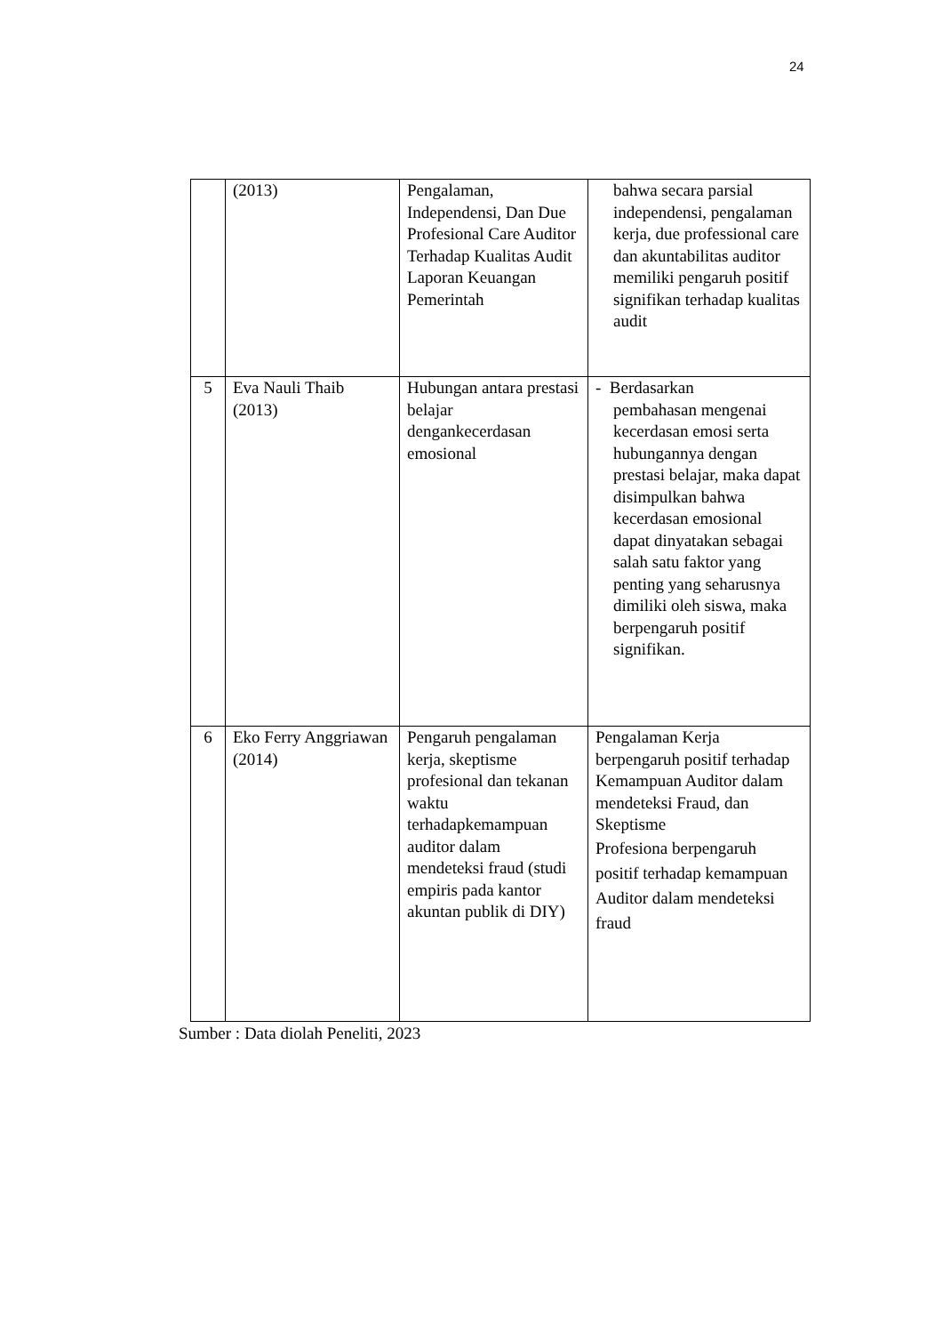24
| | (2013) | Pengalaman, Independensi, Dan Due Profesional Care Auditor Terhadap Kualitas Audit Laporan Keuangan Pemerintah | bahwa secara parsial independensi, pengalaman kerja, due professional care dan akuntabilitas auditor memiliki pengaruh positif signifikan terhadap kualitas audit |
| 5 | Eva Nauli Thaib (2013) | Hubungan antara prestasi belajar dengankecerdasan emosional | - Berdasarkan pembahasan mengenai kecerdasan emosi serta hubungannya dengan prestasi belajar, maka dapat disimpulkan bahwa kecerdasan emosional dapat dinyatakan sebagai salah satu faktor yang penting yang seharusnya dimiliki oleh siswa, maka berpengaruh positif signifikan. |
| 6 | Eko Ferry Anggriawan (2014) | Pengaruh pengalaman kerja, skeptisme profesional dan tekanan waktu terhadapkemampuan auditor dalam mendeteksi fraud (studi empiris pada kantor akuntan publik di DIY) | Pengalaman Kerja berpengaruh positif terhadap Kemampuan Auditor dalam mendeteksi Fraud, dan Skeptisme Profesiona berpengaruh positif terhadap kemampuan Auditor dalam mendeteksi fraud |
Sumber : Data diolah Peneliti, 2023